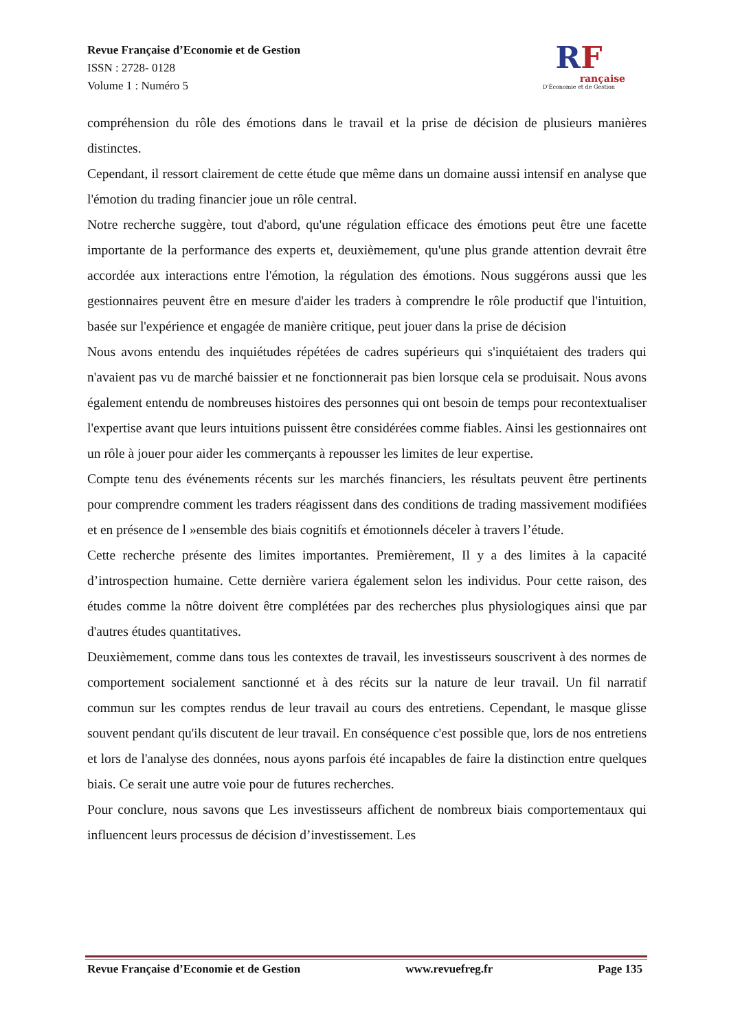Revue Française d’Economie et de Gestion
ISSN : 2728- 0128
Volume 1 : Numéro 5
RF
rançaise
D'Économie et de Gestion
compréhension du rôle des émotions dans le travail et la prise de décision de plusieurs manières distinctes.
Cependant, il ressort clairement de cette étude que même dans un domaine aussi intensif en analyse que l'émotion du trading financier joue un rôle central.
Notre recherche suggère, tout d'abord, qu'une régulation efficace des émotions peut être une facette importante de la performance des experts et, deuxièmement, qu'une plus grande attention devrait être accordée aux interactions entre l'émotion, la régulation des émotions. Nous suggérons aussi que les gestionnaires peuvent être en mesure d'aider les traders à comprendre le rôle productif que l'intuition, basée sur l'expérience et engagée de manière critique, peut jouer dans la prise de décision
Nous avons entendu des inquiétudes répétées de cadres supérieurs qui s'inquiétaient des traders qui n'avaient pas vu de marché baissier et ne fonctionnerait pas bien lorsque cela se produisait. Nous avons également entendu de nombreuses histoires des personnes qui ont besoin de temps pour recontextualiser l'expertise avant que leurs intuitions puissent être considérées comme fiables. Ainsi les gestionnaires ont un rôle à jouer pour aider les commerçants à repousser les limites de leur expertise.
Compte tenu des événements récents sur les marchés financiers, les résultats peuvent être pertinents pour comprendre comment les traders réagissent dans des conditions de trading massivement modifiées et en présence de l »ensemble des biais cognitifs et émotionnels déceler à travers l’étude.
Cette recherche présente des limites importantes. Premièrement, Il y a des limites à la capacité d’introspection humaine. Cette dernière variera également selon les individus. Pour cette raison, des études comme la nôtre doivent être complétées par des recherches plus physiologiques ainsi que par d'autres études quantitatives.
Deuxièmement, comme dans tous les contextes de travail, les investisseurs souscrivent à des normes de comportement socialement sanctionné et à des récits sur la nature de leur travail. Un fil narratif commun sur les comptes rendus de leur travail au cours des entretiens. Cependant, le masque glisse souvent pendant qu'ils discutent de leur travail. En conséquence c'est possible que, lors de nos entretiens et lors de l'analyse des données, nous ayons parfois été incapables de faire la distinction entre quelques biais. Ce serait une autre voie pour de futures recherches.
Pour conclure, nous savons que Les investisseurs affichent de nombreux biais comportementaux qui influencent leurs processus de décision d’investissement. Les
Revue Française d’Economie et de Gestion www.revuefreg.fr Page 135